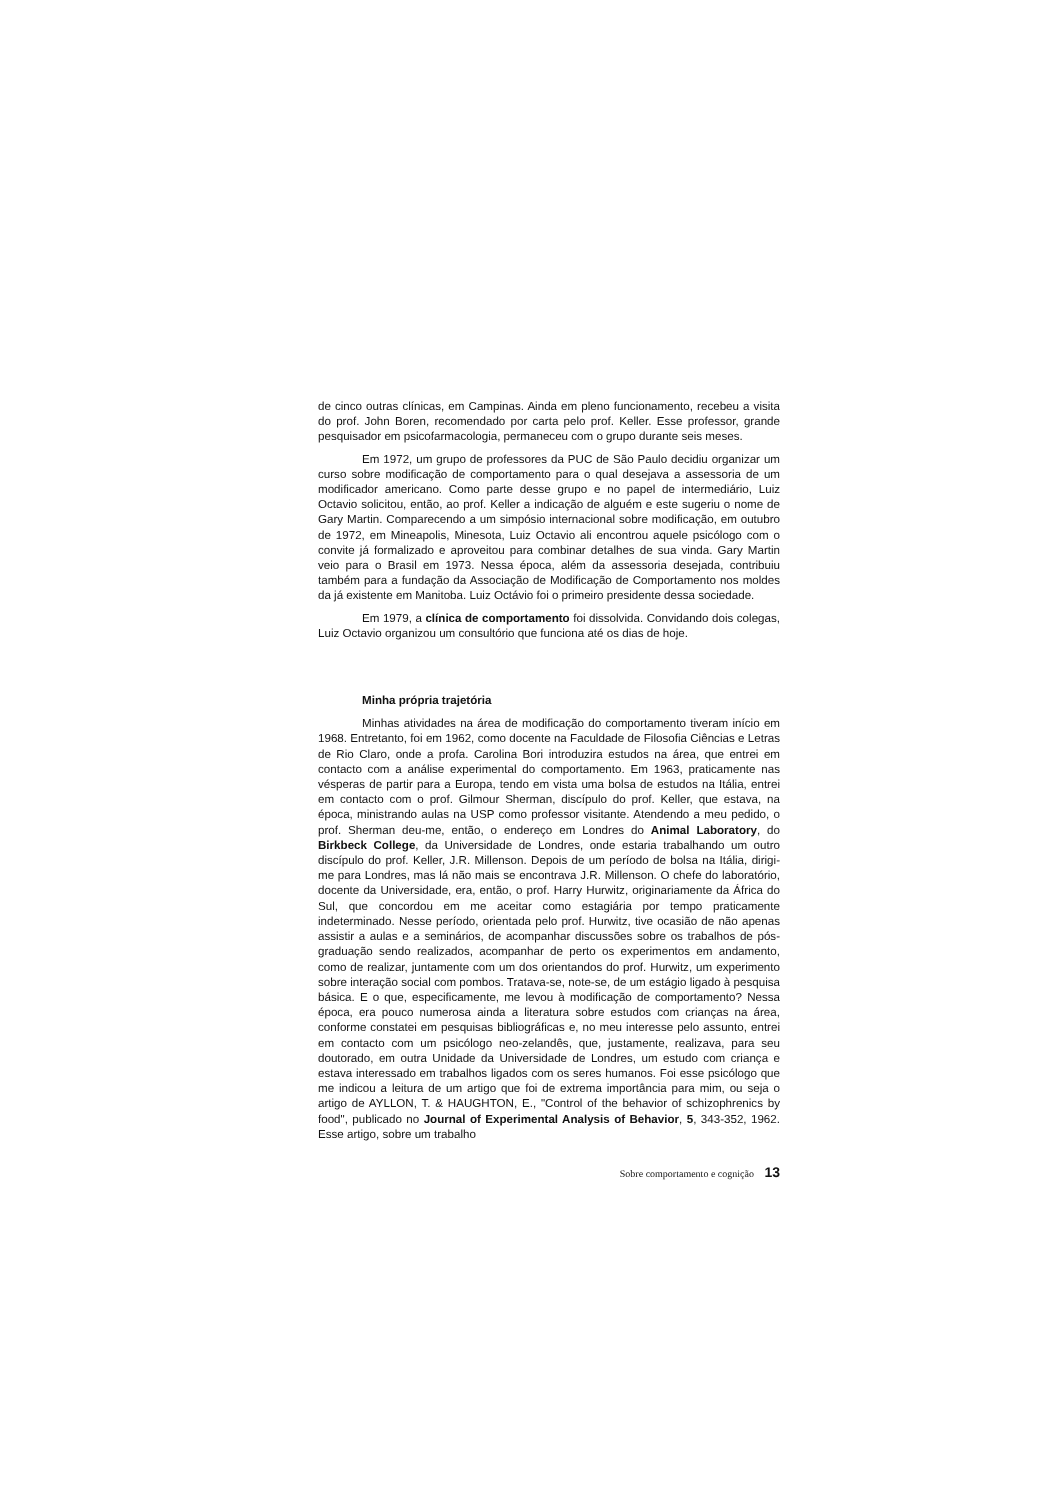de cinco outras clínicas, em Campinas. Ainda em pleno funcionamento, recebeu a visita do prof. John Boren, recomendado por carta pelo prof. Keller. Esse professor, grande pesquisador em psicofarmacologia, permaneceu com o grupo durante seis meses.
Em 1972, um grupo de professores da PUC de São Paulo decidiu organizar um curso sobre modificação de comportamento para o qual desejava a assessoria de um modificador americano. Como parte desse grupo e no papel de intermediário, Luiz Octavio solicitou, então, ao prof. Keller a indicação de alguém e este sugeriu o nome de Gary Martin. Comparecendo a um simpósio internacional sobre modificação, em outubro de 1972, em Mineapolis, Minesota, Luiz Octavio ali encontrou aquele psicólogo com o convite já formalizado e aproveitou para combinar detalhes de sua vinda. Gary Martin veio para o Brasil em 1973. Nessa época, além da assessoria desejada, contribuiu também para a fundação da Associação de Modificação de Comportamento nos moldes da já existente em Manitoba. Luiz Octávio foi o primeiro presidente dessa sociedade.
Em 1979, a clínica de comportamento foi dissolvida. Convidando dois colegas, Luiz Octavio organizou um consultório que funciona até os dias de hoje.
Minha própria trajetória
Minhas atividades na área de modificação do comportamento tiveram início em 1968. Entretanto, foi em 1962, como docente na Faculdade de Filosofia Ciências e Letras de Rio Claro, onde a profa. Carolina Bori introduzira estudos na área, que entrei em contacto com a análise experimental do comportamento. Em 1963, praticamente nas vésperas de partir para a Europa, tendo em vista uma bolsa de estudos na Itália, entrei em contacto com o prof. Gilmour Sherman, discípulo do prof. Keller, que estava, na época, ministrando aulas na USP como professor visitante. Atendendo a meu pedido, o prof. Sherman deu-me, então, o endereço em Londres do Animal Laboratory, do Birkbeck College, da Universidade de Londres, onde estaria trabalhando um outro discípulo do prof. Keller, J.R. Millenson. Depois de um período de bolsa na Itália, dirigi-me para Londres, mas lá não mais se encontrava J.R. Millenson. O chefe do laboratório, docente da Universidade, era, então, o prof. Harry Hurwitz, originariamente da África do Sul, que concordou em me aceitar como estagiária por tempo praticamente indeterminado. Nesse período, orientada pelo prof. Hurwitz, tive ocasião de não apenas assistir a aulas e a seminários, de acompanhar discussões sobre os trabalhos de pós-graduação sendo realizados, acompanhar de perto os experimentos em andamento, como de realizar, juntamente com um dos orientandos do prof. Hurwitz, um experimento sobre interação social com pombos. Tratava-se, note-se, de um estágio ligado à pesquisa básica. E o que, especificamente, me levou à modificação de comportamento? Nessa época, era pouco numerosa ainda a literatura sobre estudos com crianças na área, conforme constatei em pesquisas bibliográficas e, no meu interesse pelo assunto, entrei em contacto com um psicólogo neo-zelandês, que, justamente, realizava, para seu doutorado, em outra Unidade da Universidade de Londres, um estudo com criança e estava interessado em trabalhos ligados com os seres humanos. Foi esse psicólogo que me indicou a leitura de um artigo que foi de extrema importância para mim, ou seja o artigo de AYLLON, T. & HAUGHTON, E., "Control of the behavior of schizophrenics by food", publicado no Journal of Experimental Analysis of Behavior, 5, 343-352, 1962. Esse artigo, sobre um trabalho
Sobre comportamento e cognição 13